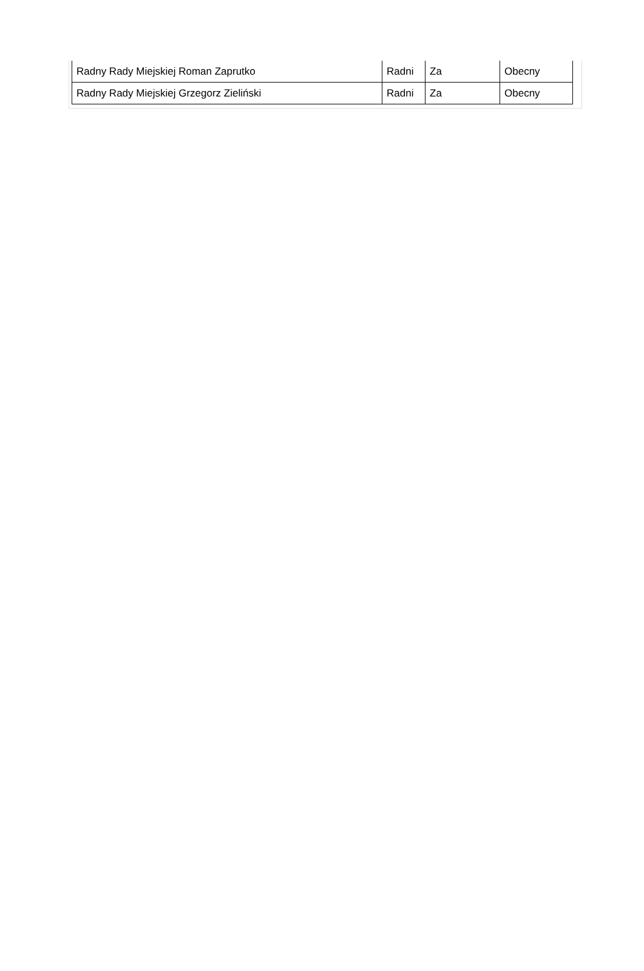| Radny Rady Miejskiej Roman Zaprutko | Radni | Za | Obecny |
| Radny Rady Miejskiej Grzegorz Zieliński | Radni | Za | Obecny |